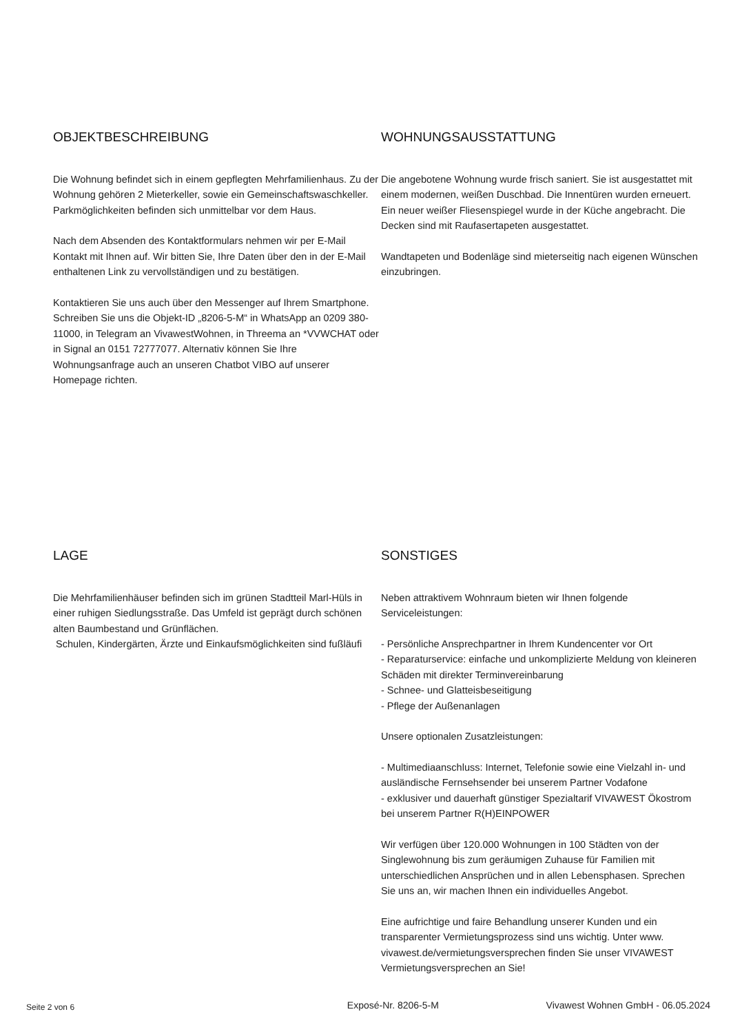OBJEKTBESCHREIBUNG
Die Wohnung befindet sich in einem gepflegten Mehrfamilienhaus. Zu der Wohnung gehören 2 Mieterkeller, sowie ein Gemeinschaftswaschkeller. Parkmöglichkeiten befinden sich unmittelbar vor dem Haus.
Nach dem Absenden des Kontaktformulars nehmen wir per E-Mail Kontakt mit Ihnen auf. Wir bitten Sie, Ihre Daten über den in der E-Mail enthaltenen Link zu vervollständigen und zu bestätigen.
Kontaktieren Sie uns auch über den Messenger auf Ihrem Smartphone. Schreiben Sie uns die Objekt-ID „8206-5-M“ in WhatsApp an 0209 380-11000, in Telegram an VivawestWohnen, in Threema an *VVWCHAT oder in Signal an 0151 72777077. Alternativ können Sie Ihre Wohnungsanfrage auch an unseren Chatbot VIBO auf unserer Homepage richten.
WOHNUNGSAUSSTATTUNG
Die angebotene Wohnung wurde frisch saniert. Sie ist ausgestattet mit einem modernen, weißen Duschbad. Die Innentüren wurden erneuert. Ein neuer weißer Fliesenspiegel wurde in der Küche angebracht. Die Decken sind mit Raufasertapeten ausgestattet.
Wandtapeten und Bodenläge sind mieterseitig nach eigenen Wünschen einzubringen.
LAGE
Die Mehrfamilienhäuser befinden sich im grünen Stadtteil Marl-Hüls in einer ruhigen Siedlungsstraße. Das Umfeld ist geprägt durch schönen alten Baumbestand und Grünflächen.
Schulen, Kindergärten, Ärzte und Einkaufsmöglichkeiten sind fußläufi
SONSTIGES
Neben attraktivem Wohnraum bieten wir Ihnen folgende Serviceleistungen:
- Persönliche Ansprechpartner in Ihrem Kundencenter vor Ort
- Reparaturservice: einfache und unkomplizierte Meldung von kleineren Schäden mit direkter Terminvereinbarung
- Schnee- und Glatteisbeseitigung
- Pflege der Außenanlagen
Unsere optionalen Zusatzleistungen:
- Multimediaanschluss: Internet, Telefonie sowie eine Vielzahl in- und ausländische Fernsehsender bei unserem Partner Vodafone
- exklusiver und dauerhaft günstiger Spezialtarif VIVAWEST Ökostrom bei unserem Partner R(H)EINPOWER
Wir verfügen über 120.000 Wohnungen in 100 Städten von der Singlewohnung bis zum geräumigen Zuhause für Familien mit unterschiedlichen Ansprüchen und in allen Lebensphasen. Sprechen Sie uns an, wir machen Ihnen ein individuelles Angebot.
Eine aufrichtige und faire Behandlung unserer Kunden und ein transparenter Vermietungsprozess sind uns wichtig. Unter www. vivawest.de/vermietungsversprechen finden Sie unser VIVAWEST Vermietungsversprechen an Sie!
Seite 2 von 6 Exposé-Nr. 8206-5-M Vivawest Wohnen GmbH - 06.05.2024